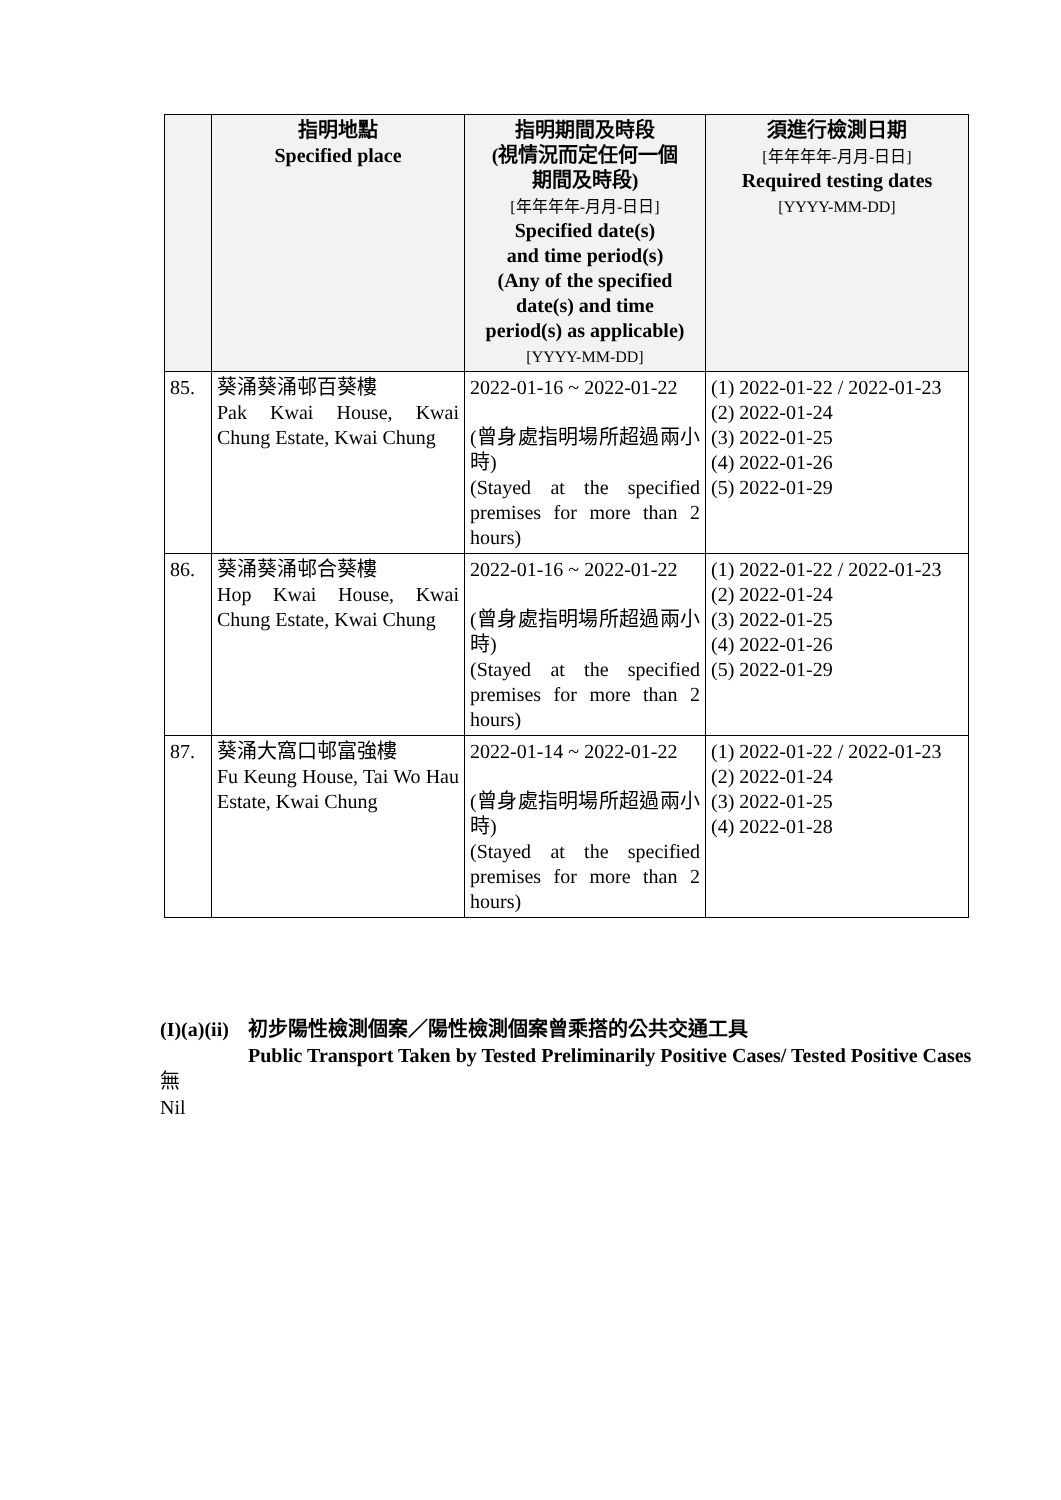| | 指明地點 Specified place | 指明期間及時段 (視情況而定任何一個 期間及時段) [年年年年-月月-日日] Specified date(s) and time period(s) (Any of the specified date(s) and time period(s) as applicable) [YYYY-MM-DD] | 須進行檢測日期 [年年年年-月月-日日] Required testing dates [YYYY-MM-DD] |
| --- | --- | --- | --- |
| 85. | 葵涌葵涌邨百葵樓 Pak Kwai House, Kwai Chung Estate, Kwai Chung | 2022-01-16 ~ 2022-01-22 (曾身處指明場所超過兩小時) (Stayed at the specified premises for more than 2 hours) | (1) 2022-01-22 / 2022-01-23 (2) 2022-01-24 (3) 2022-01-25 (4) 2022-01-26 (5) 2022-01-29 |
| 86. | 葵涌葵涌邨合葵樓 Hop Kwai House, Kwai Chung Estate, Kwai Chung | 2022-01-16 ~ 2022-01-22 (曾身處指明場所超過兩小時) (Stayed at the specified premises for more than 2 hours) | (1) 2022-01-22 / 2022-01-23 (2) 2022-01-24 (3) 2022-01-25 (4) 2022-01-26 (5) 2022-01-29 |
| 87. | 葵涌大窩口邨富強樓 Fu Keung House, Tai Wo Hau Estate, Kwai Chung | 2022-01-14 ~ 2022-01-22 (曾身處指明場所超過兩小時) (Stayed at the specified premises for more than 2 hours) | (1) 2022-01-22 / 2022-01-23 (2) 2022-01-24 (3) 2022-01-25 (4) 2022-01-28 |
(I)(a)(ii)
初步陽性檢測個案／陽性檢測個案曾乘搭的公共交通工具
Public Transport Taken by Tested Preliminarily Positive Cases/ Tested Positive Cases
無
Nil